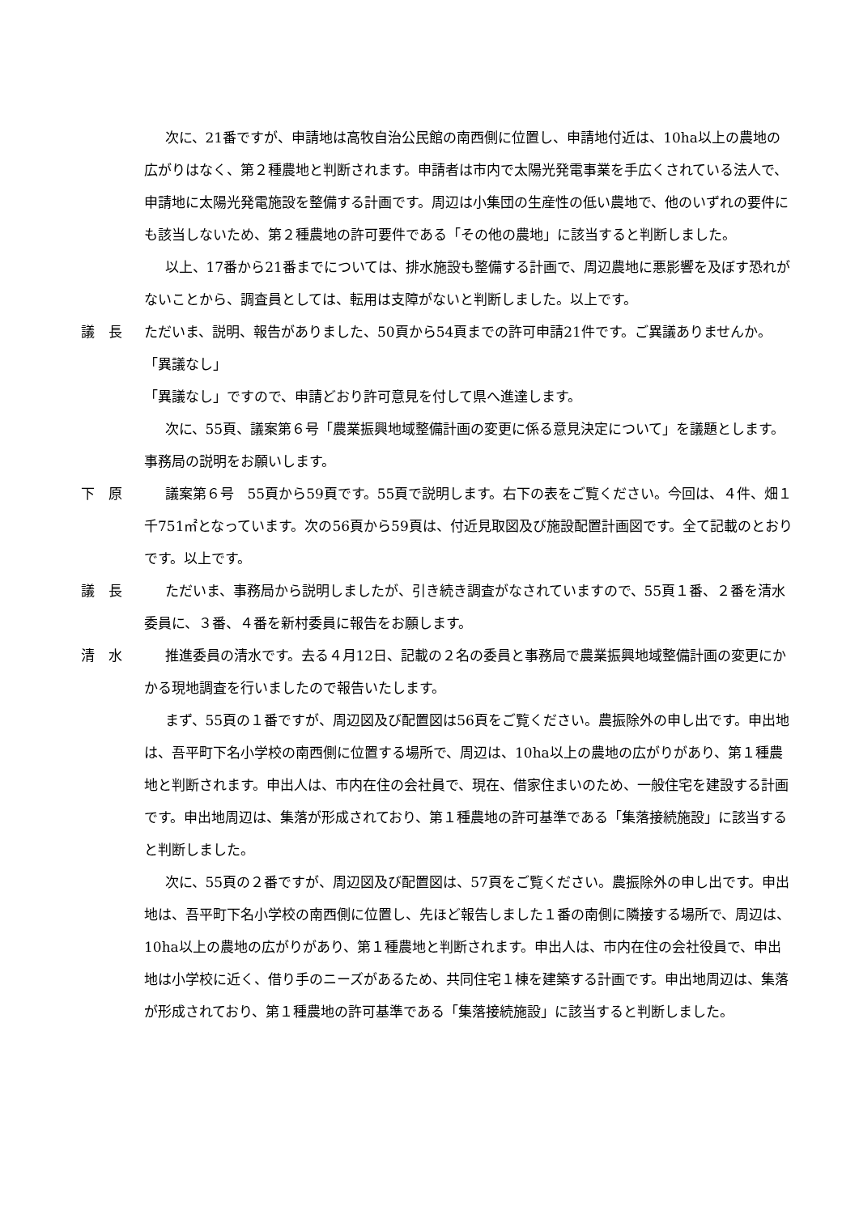次に、21番ですが、申請地は高牧自治公民館の南西側に位置し、申請地付近は、10ha以上の農地の広がりはなく、第２種農地と判断されます。申請者は市内で太陽光発電事業を手広くされている法人で、申請地に太陽光発電施設を整備する計画です。周辺は小集団の生産性の低い農地で、他のいずれの要件にも該当しないため、第２種農地の許可要件である「その他の農地」に該当すると判断しました。
以上、17番から21番までについては、排水施設も整備する計画で、周辺農地に悪影響を及ぼす恐れがないことから、調査員としては、転用は支障がないと判断しました。以上です。
議　長 ただいま、説明、報告がありました、50頁から54頁までの許可申請21件です。ご異議ありませんか。
「異議なし」
「異議なし」ですので、申請どおり許可意見を付して県へ進達します。
次に、55頁、議案第６号「農業振興地域整備計画の変更に係る意見決定について」を議題とします。事務局の説明をお願いします。
下　原 議案第６号　55頁から59頁です。55頁で説明します。右下の表をご覧ください。今回は、４件、畑１千751㎡となっています。次の56頁から59頁は、付近見取図及び施設配置計画図です。全て記載のとおりです。以上です。
議　長 ただいま、事務局から説明しましたが、引き続き調査がなされていますので、55頁１番、２番を清水委員に、３番、４番を新村委員に報告をお願します。
清　水 推進委員の清水です。去る４月12日、記載の２名の委員と事務局で農業振興地域整備計画の変更にかかる現地調査を行いましたので報告いたします。
まず、55頁の１番ですが、周辺図及び配置図は56頁をご覧ください。農振除外の申し出です。申出地は、吾平町下名小学校の南西側に位置する場所で、周辺は、10ha以上の農地の広がりがあり、第１種農地と判断されます。申出人は、市内在住の会社員で、現在、借家住まいのため、一般住宅を建設する計画です。申出地周辺は、集落が形成されており、第１種農地の許可基準である「集落接続施設」に該当すると判断しました。
次に、55頁の２番ですが、周辺図及び配置図は、57頁をご覧ください。農振除外の申し出です。申出地は、吾平町下名小学校の南西側に位置し、先ほど報告しました１番の南側に隣接する場所で、周辺は、10ha以上の農地の広がりがあり、第１種農地と判断されます。申出人は、市内在住の会社役員で、申出地は小学校に近く、借り手のニーズがあるため、共同住宅１棟を建築する計画です。申出地周辺は、集落が形成されており、第１種農地の許可基準である「集落接続施設」に該当すると判断しました。